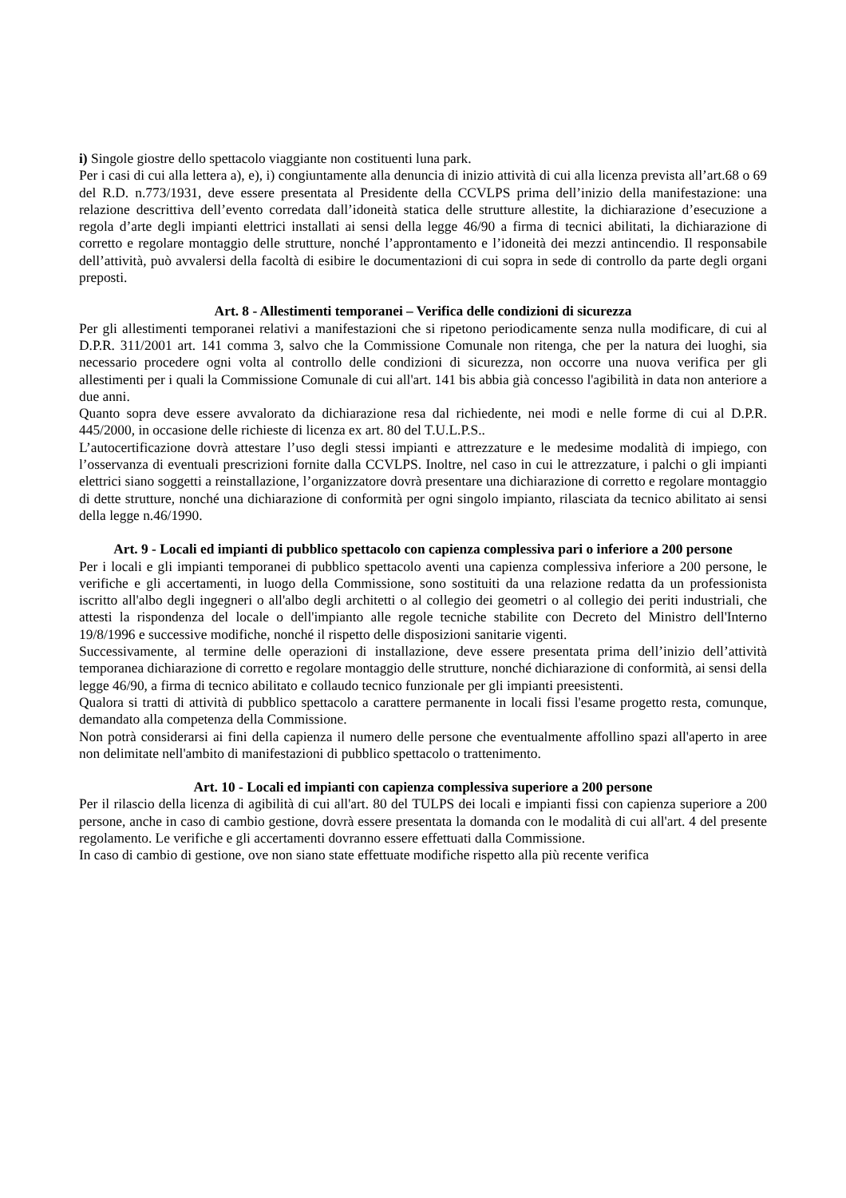i) Singole giostre dello spettacolo viaggiante non costituenti luna park.
Per i casi di cui alla lettera a), e), i) congiuntamente alla denuncia di inizio attività di cui alla licenza prevista all’art.68 o 69 del R.D. n.773/1931, deve essere presentata al Presidente della CCVLPS prima dell’inizio della manifestazione: una relazione descrittiva dell’evento corredata dall’idoneità statica delle strutture allestite, la dichiarazione d’esecuzione a regola d’arte degli impianti elettrici installati ai sensi della legge 46/90 a firma di tecnici abilitati, la dichiarazione di corretto e regolare montaggio delle strutture, nonché l’approntamento e l’idoneità dei mezzi antincendio. Il responsabile dell’attività, può avvalersi della facoltà di esibire le documentazioni di cui sopra in sede di controllo da parte degli organi preposti.
Art. 8 - Allestimenti temporanei – Verifica delle condizioni di sicurezza
Per gli allestimenti temporanei relativi a manifestazioni che si ripetono periodicamente senza nulla modificare, di cui al D.P.R. 311/2001 art. 141 comma 3, salvo che la Commissione Comunale non ritenga, che per la natura dei luoghi, sia necessario procedere ogni volta al controllo delle condizioni di sicurezza, non occorre una nuova verifica per gli allestimenti per i quali la Commissione Comunale di cui all'art. 141 bis abbia già concesso l'agibilità in data non anteriore a due anni.
Quanto sopra deve essere avvalorato da dichiarazione resa dal richiedente, nei modi e nelle forme di cui al D.P.R. 445/2000, in occasione delle richieste di licenza ex art. 80 del T.U.L.P.S..
L’autocertificazione dovrà attestare l’uso degli stessi impianti e attrezzature e le medesime modalità di impiego, con l’osservanza di eventuali prescrizioni fornite dalla CCVLPS. Inoltre, nel caso in cui le attrezzature, i palchi o gli impianti elettrici siano soggetti a reinstallazione, l’organizzatore dovrà presentare una dichiarazione di corretto e regolare montaggio di dette strutture, nonché una dichiarazione di conformità per ogni singolo impianto, rilasciata da tecnico abilitato ai sensi della legge n.46/1990.
Art. 9 - Locali ed impianti di pubblico spettacolo con capienza complessiva pari o inferiore a 200 persone
Per i locali e gli impianti temporanei di pubblico spettacolo aventi una capienza complessiva inferiore a 200 persone, le verifiche e gli accertamenti, in luogo della Commissione, sono sostituiti da una relazione redatta da un professionista iscritto all'albo degli ingegneri o all'albo degli architetti o al collegio dei geometri o al collegio dei periti industriali, che attesti la rispondenza del locale o dell'impianto alle regole tecniche stabilite con Decreto del Ministro dell'Interno 19/8/1996 e successive modifiche, nonché il rispetto delle disposizioni sanitarie vigenti.
Successivamente, al termine delle operazioni di installazione, deve essere presentata prima dell’inizio dell’attività temporanea dichiarazione di corretto e regolare montaggio delle strutture, nonché dichiarazione di conformità, ai sensi della legge 46/90, a firma di tecnico abilitato e collaudo tecnico funzionale per gli impianti preesistenti.
Qualora si tratti di attività di pubblico spettacolo a carattere permanente in locali fissi l'esame progetto resta, comunque, demandato alla competenza della Commissione.
Non potrà considerarsi ai fini della capienza il numero delle persone che eventualmente affollino spazi all'aperto in aree non delimitate nell'ambito di manifestazioni di pubblico spettacolo o trattenimento.
Art. 10 - Locali ed impianti con capienza complessiva superiore a 200 persone
Per il rilascio della licenza di agibilità di cui all'art. 80 del TULPS dei locali e impianti fissi con capienza superiore a 200 persone, anche in caso di cambio gestione, dovrà essere presentata la domanda con le modalità di cui all'art. 4 del presente regolamento. Le verifiche e gli accertamenti dovranno essere effettuati dalla Commissione.
In caso di cambio di gestione, ove non siano state effettuate modifiche rispetto alla più recente verifica